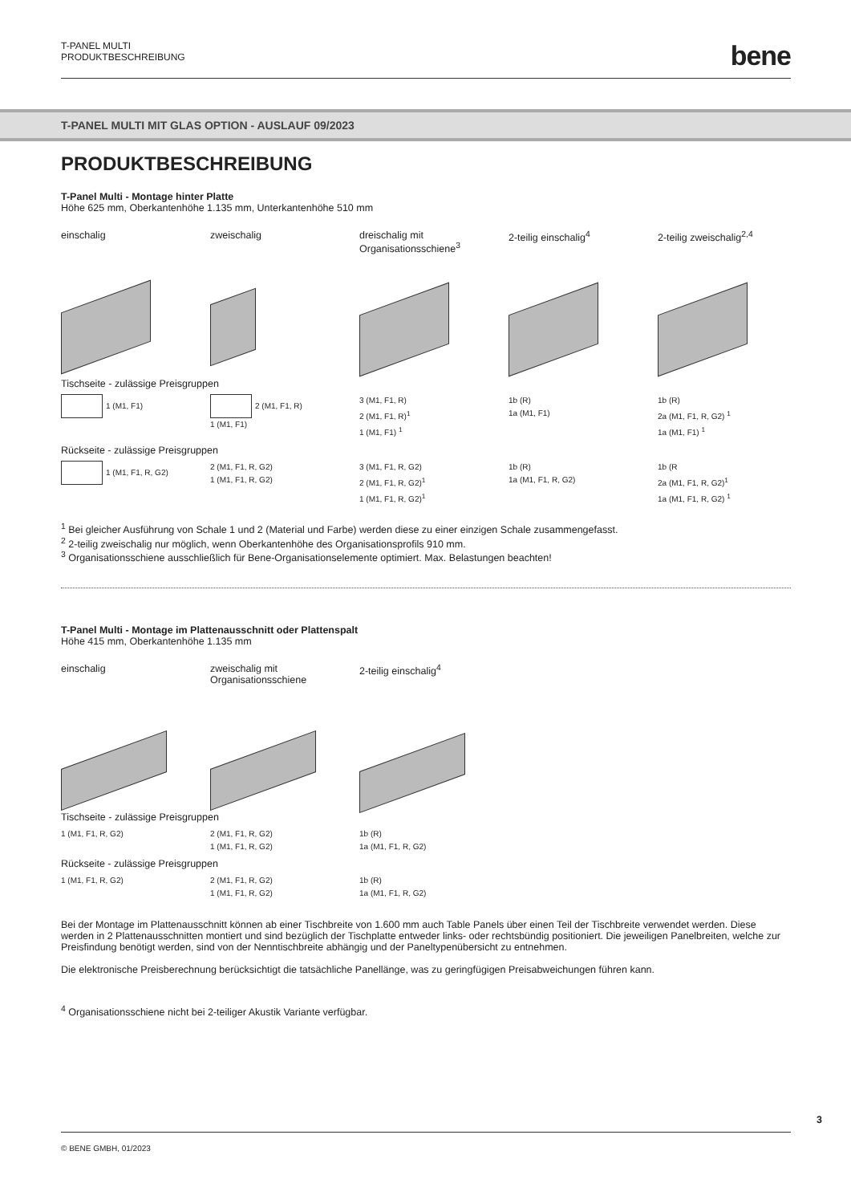T-PANEL MULTI
PRODUKTBESCHREIBUNG
bene
T-PANEL MULTI MIT GLAS OPTION - AUSLAUF 09/2023
PRODUKTBESCHREIBUNG
T-Panel Multi - Montage hinter Platte
Höhe 625 mm, Oberkantenhöhe 1.135 mm, Unterkantenhöhe 510 mm
einschalig
zweischalig
dreischalig mit
Organisationsschiene<sup>3</sup>
2-teilig einschalig<sup>4</sup>
2-teilig zweischalig<sup>2,4</sup>
Tischseite - zulässige Preisgruppen
1 (M1, F1) 2 (M1, F1, R)
1 (M1, F1)
3 (M1, F1, R)
2 (M1, F1, R)<sup>1</sup>
1 (M1, F1) <sup>1</sup>
1b (R)
1a (M1, F1)
1b (R)
2a (M1, F1, R, G2) <sup>1</sup>
1a (M1, F1) <sup>1</sup>
Rückseite - zulässige Preisgruppen
1 (M1, F1, R, G2) 2 (M1, F1, R, G2)
1 (M1, F1, R, G2)
3 (M1, F1, R, G2)
2 (M1, F1, R, G2)<sup>1</sup>
1 (M1, F1, R, G2)<sup>1</sup>
1b (R)
1a (M1, F1, R, G2)
1b (R
2a (M1, F1, R, G2)<sup>1</sup>
1a (M1, F1, R, G2) <sup>1</sup>
<sup>1</sup> Bei gleicher Ausführung von Schale 1 und 2 (Material und Farbe) werden diese zu einer einzigen Schale zusammengefasst.
<sup>2</sup> 2-teilig zweischalig nur möglich, wenn Oberkantenhöhe des Organisationsprofils 910 mm.
<sup>3</sup> Organisationsschiene ausschließlich für Bene-Organisationselemente optimiert. Max. Belastungen beachten!
T-Panel Multi - Montage im Plattenausschnitt oder Plattenspalt
Höhe 415 mm, Oberkantenhöhe 1.135 mm
einschalig
zweischalig mit
Organisationsschiene
2-teilig einschalig<sup>4</sup>
Tischseite - zulässige Preisgruppen
1 (M1, F1, R, G2) 2 (M1, F1, R, G2)
1 (M1, F1, R, G2)
1b (R)
1a (M1, F1, R, G2)
Rückseite - zulässige Preisgruppen
1 (M1, F1, R, G2) 2 (M1, F1, R, G2)
1 (M1, F1, R, G2)
1b (R)
1a (M1, F1, R, G2)
Bei der Montage im Plattenausschnitt können ab einer Tischbreite von 1.600 mm auch Table Panels über einen Teil der Tischbreite verwendet werden. Diese werden in 2 Plattenausschnitten montiert und sind bezüglich der Tischplatte entweder links- oder rechtsbündig positioniert. Die jeweiligen Panelbreiten, welche zur Preisfindung benötigt werden, sind von der Nenntischbreite abhängig und der Paneltypenübersicht zu entnehmen.
Die elektronische Preisberechnung berücksichtigt die tatsächliche Panellänge, was zu geringfügigen Preisabweichungen führen kann.
<sup>4</sup> Organisationsschiene nicht bei 2-teiliger Akustik Variante verfügbar.
3
© BENE GMBH, 01/2023